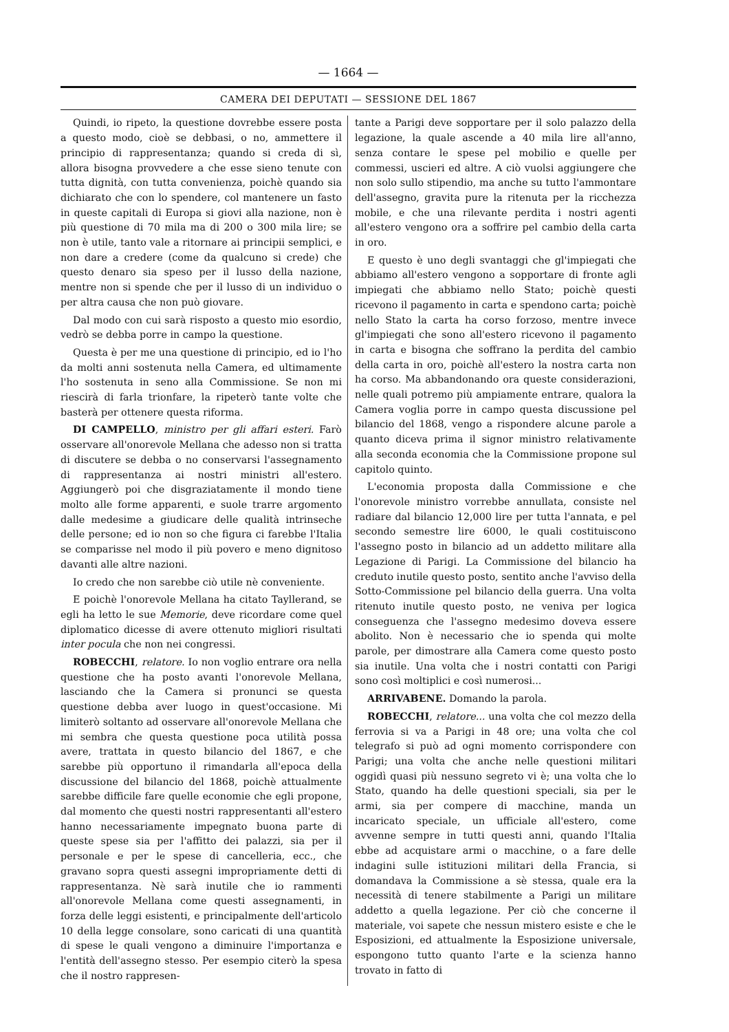— 1664 —
CAMERA DEI DEPUTATI — SESSIONE DEL 1867
Quindi, io ripeto, la questione dovrebbe essere posta a questo modo, cioè se debbasi, o no, ammettere il principio di rappresentanza; quando si creda di sì, allora bisogna provvedere a che esse sieno tenute con tutta dignità, con tutta convenienza, poichè quando sia dichiarato che con lo spendere, col mantenere un fasto in queste capitali di Europa si giovi alla nazione, non è più questione di 70 mila ma di 200 o 300 mila lire; se non è utile, tanto vale a ritornare ai principii semplici, e non dare a credere (come da qualcuno si crede) che questo denaro sia speso per il lusso della nazione, mentre non si spende che per il lusso di un individuo o per altra causa che non può giovare.
Dal modo con cui sarà risposto a questo mio esordio, vedrò se debba porre in campo la questione.
Questa è per me una questione di principio, ed io l'ho da molti anni sostenuta nella Camera, ed ultimamente l'ho sostenuta in seno alla Commissione. Se non mi riescirà di farla trionfare, la ripeterò tante volte che basterà per ottenere questa riforma.
DI CAMPELLO, ministro per gli affari esteri. Farò osservare all'onorevole Mellana che adesso non si tratta di discutere se debba o no conservarsi l'assegnamento di rappresentanza ai nostri ministri all'estero. Aggiungerò poi che disgraziatamente il mondo tiene molto alle forme apparenti, e suole trarre argomento dalle medesime a giudicare delle qualità intrinseche delle persone; ed io non so che figura ci farebbe l'Italia se comparisse nel modo il più povero e meno dignitoso davanti alle altre nazioni.
Io credo che non sarebbe ciò utile nè conveniente.
E poichè l'onorevole Mellana ha citato Tayllerand, se egli ha letto le sue Memorie, deve ricordare come quel diplomatico dicesse di avere ottenuto migliori risultati inter pocula che non nei congressi.
ROBECCHI, relatore. Io non voglio entrare ora nella questione che ha posto avanti l'onorevole Mellana, lasciando che la Camera si pronunci se questa questione debba aver luogo in quest'occasione. Mi limiterò soltanto ad osservare all'onorevole Mellana che mi sembra che questa questione poca utilità possa avere, trattata in questo bilancio del 1867, e che sarebbe più opportuno il rimandarla all'epoca della discussione del bilancio del 1868, poichè attualmente sarebbe difficile fare quelle economie che egli propone, dal momento che questi nostri rappresentanti all'estero hanno necessariamente impegnato buona parte di queste spese sia per l'affitto dei palazzi, sia per il personale e per le spese di cancelleria, ecc., che gravano sopra questi assegni impropriamente detti di rappresentanza. Nè sarà inutile che io rammenti all'onorevole Mellana come questi assegnamenti, in forza delle leggi esistenti, e principalmente dell'articolo 10 della legge consolare, sono caricati di una quantità di spese le quali vengono a diminuire l'importanza e l'entità dell'assegno stesso. Per esempio citerò la spesa che il nostro rappresen-
tante a Parigi deve sopportare per il solo palazzo della legazione, la quale ascende a 40 mila lire all'anno, senza contare le spese pel mobilio e quelle per commessi, uscieri ed altre. A ciò vuolsi aggiungere che non solo sullo stipendio, ma anche su tutto l'ammontare dell'assegno, gravita pure la ritenuta per la ricchezza mobile, e che una rilevante perdita i nostri agenti all'estero vengono ora a soffrire pel cambio della carta in oro.
E questo è uno degli svantaggi che gl'impiegati che abbiamo all'estero vengono a sopportare di fronte agli impiegati che abbiamo nello Stato; poichè questi ricevono il pagamento in carta e spendono carta; poichè nello Stato la carta ha corso forzoso, mentre invece gl'impiegati che sono all'estero ricevono il pagamento in carta e bisogna che soffrano la perdita del cambio della carta in oro, poichè all'estero la nostra carta non ha corso. Ma abbandonando ora queste considerazioni, nelle quali potremo più ampiamente entrare, qualora la Camera voglia porre in campo questa discussione pel bilancio del 1868, vengo a rispondere alcune parole a quanto diceva prima il signor ministro relativamente alla seconda economia che la Commissione propone sul capitolo quinto.
L'economia proposta dalla Commissione e che l'onorevole ministro vorrebbe annullata, consiste nel radiare dal bilancio 12,000 lire per tutta l'annata, e pel secondo semestre lire 6000, le quali costituiscono l'assegno posto in bilancio ad un addetto militare alla Legazione di Parigi. La Commissione del bilancio ha creduto inutile questo posto, sentito anche l'avviso della Sotto-Commissione pel bilancio della guerra. Una volta ritenuto inutile questo posto, ne veniva per logica conseguenza che l'assegno medesimo doveva essere abolito. Non è necessario che io spenda qui molte parole, per dimostrare alla Camera come questo posto sia inutile. Una volta che i nostri contatti con Parigi sono così moltiplici e così numerosi...
ARRIVABENE. Domando la parola.
ROBECCHI, relatore... una volta che col mezzo della ferrovia si va a Parigi in 48 ore; una volta che col telegrafo si può ad ogni momento corrispondere con Parigi; una volta che anche nelle questioni militari oggidì quasi più nessuno segreto vi è; una volta che lo Stato, quando ha delle questioni speciali, sia per le armi, sia per compere di macchine, manda un incaricato speciale, un ufficiale all'estero, come avvenne sempre in tutti questi anni, quando l'Italia ebbe ad acquistare armi o macchine, o a fare delle indagini sulle istituzioni militari della Francia, si domandava la Commissione a sè stessa, quale era la necessità di tenere stabilmente a Parigi un militare addetto a quella legazione. Per ciò che concerne il materiale, voi sapete che nessun mistero esiste e che le Esposizioni, ed attualmente la Esposizione universale, espongono tutto quanto l'arte e la scienza hanno trovato in fatto di